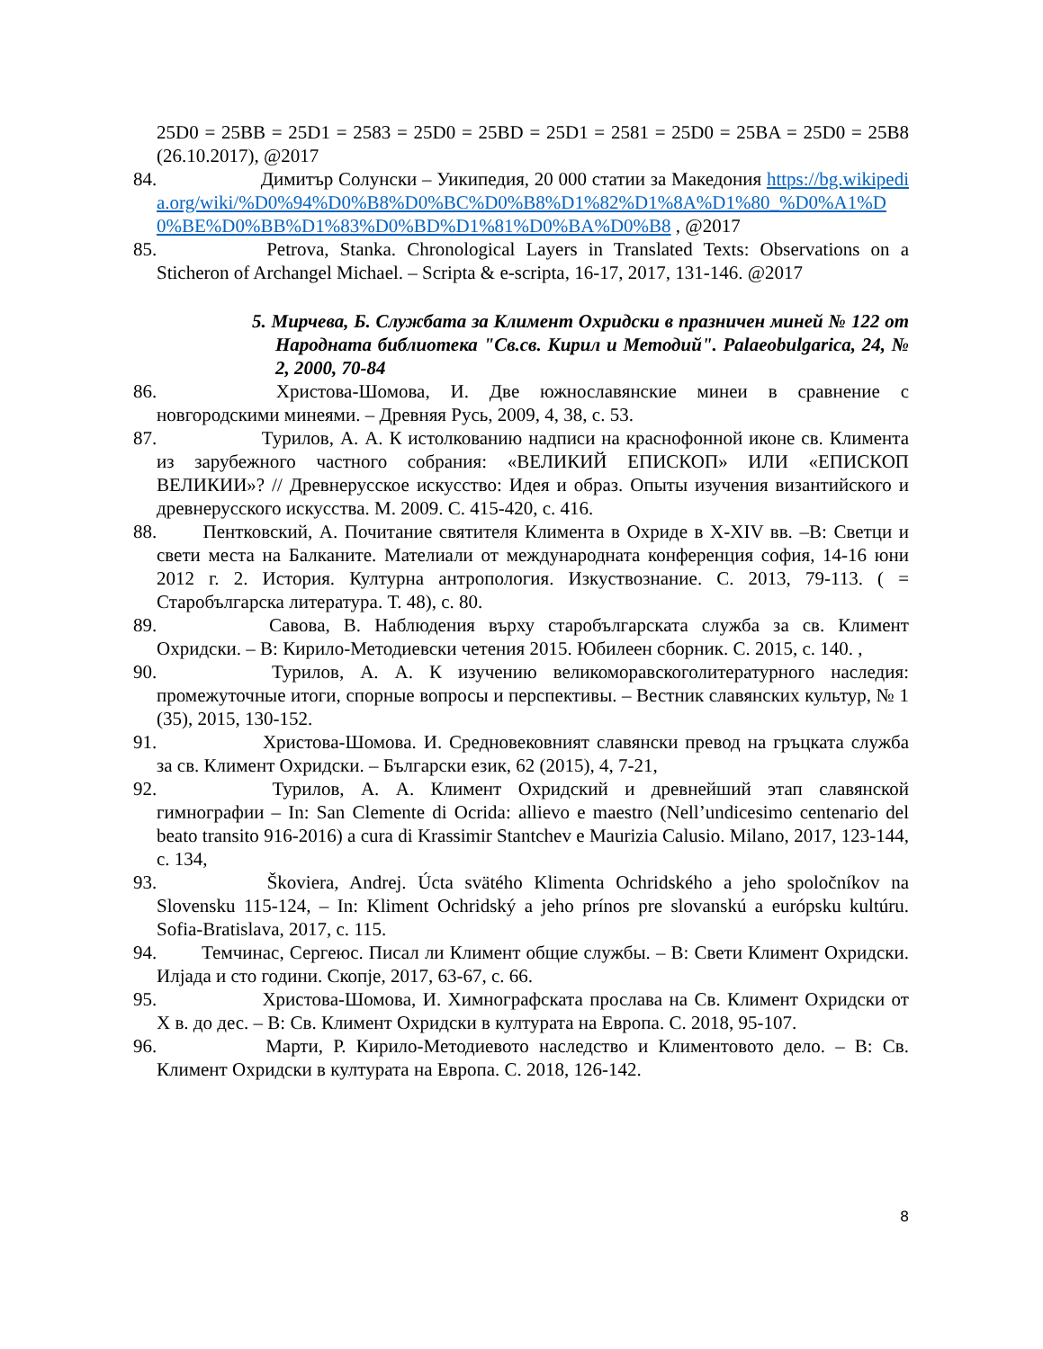25D0 = 25BB = 25D1 = 2583 = 25D0 = 25BD = 25D1 = 2581 = 25D0 = 25BA = 25D0 = 25B8 (26.10.2017), @2017
84. Димитър Солунски – Уикипедия, 20 000 статии за Македония https://bg.wikipedia.org/wiki/%D0%94%D0%B8%D0%BC%D0%B8%D1%82%D1%8A%D1%80_%D0%A1%D0%BE%D0%BB%D1%83%D0%BD%D1%81%D0%BA%D0%B8 , @2017
85. Petrova, Stanka. Chronological Layers in Translated Texts: Observations on a Sticheron of Archangel Michael. – Scripta & e-scripta, 16-17, 2017, 131-146. @2017
5. Мирчева, Б. Службата за Климент Охридски в празничен миней № 122 от Народната библиотека "Св.св. Кирил и Методий". Palaeobulgarica, 24, № 2, 2000, 70-84
86. Христова-Шомова, И. Две южнославянские минеи в сравнение с новгородскими минеями. – Древняя Русь, 2009, 4, 38, с. 53.
87. Турилов, А. А. К истолкованию надписи на краснофонной иконе св. Климента из зарубежного частного собрания: «ВЕЛИКИЙ ЕПИСКОП» ИЛИ «ЕПИСКОП ВЕЛИКИИ»? // Древнерусское искусство: Идея и образ. Опыты изучения византийского и древнерусского искусства. М. 2009. С. 415-420, с. 416.
88. Пентковский, А. Почитание святителя Климента в Охриде в X-XIV вв. –В: Светци и свети места на Балканите. Мателиали от международната конференция софия, 14-16 юни 2012 г. 2. История. Културна антропология. Изкуствознание. С. 2013, 79-113. ( = Старобългарска литература. Т. 48), с. 80.
89. Савова, В. Наблюдения върху старобългарската служба за св. Климент Охридски. – В: Кирило-Методиевски четения 2015. Юбилеен сборник. С. 2015, с. 140. ,
90. Турилов, А. А. К изучению великоморавскоголитературного наследия: промежуточные итоги, спорные вопросы и перспективы. – Вестник славянских культур, № 1 (35), 2015, 130-152.
91. Христова-Шомова. И. Средновековният славянски превод на гръцката служба за св. Климент Охридски. – Български език, 62 (2015), 4, 7-21,
92. Турилов, А. А. Климент Охридский и древнейший этап славянской гимнографии – In: San Clemente di Ocrida: allievo e maestro (Nell’undicesimo centenario del beato transito 916-2016) a cura di Krassimir Stantchev e Maurizia Calusio. Milano, 2017, 123-144, с. 134,
93. Škoviera, Andrej. Úcta svätého Klimenta Ochridského a jeho spoločníkov na Slovensku 115-124, – In: Kliment Ochridský a jeho prínos pre slovanskú a európsku kultúru. Sofia-Bratislava, 2017, с. 115.
94. Темчинас, Сергеюс. Писал ли Климент общие службы. – В: Свети Климент Охридски. Илјада и сто години. Скопје, 2017, 63-67, с. 66.
95. Христова-Шомова, И. Химнографската прослава на Св. Климент Охридски от X в. до дес. – В: Св. Климент Охридски в културата на Европа. С. 2018, 95-107.
96. Марти, Р. Кирило-Методиевото наследство и Климентовото дело. – В: Св. Климент Охридски в културата на Европа. С. 2018, 126-142.
8